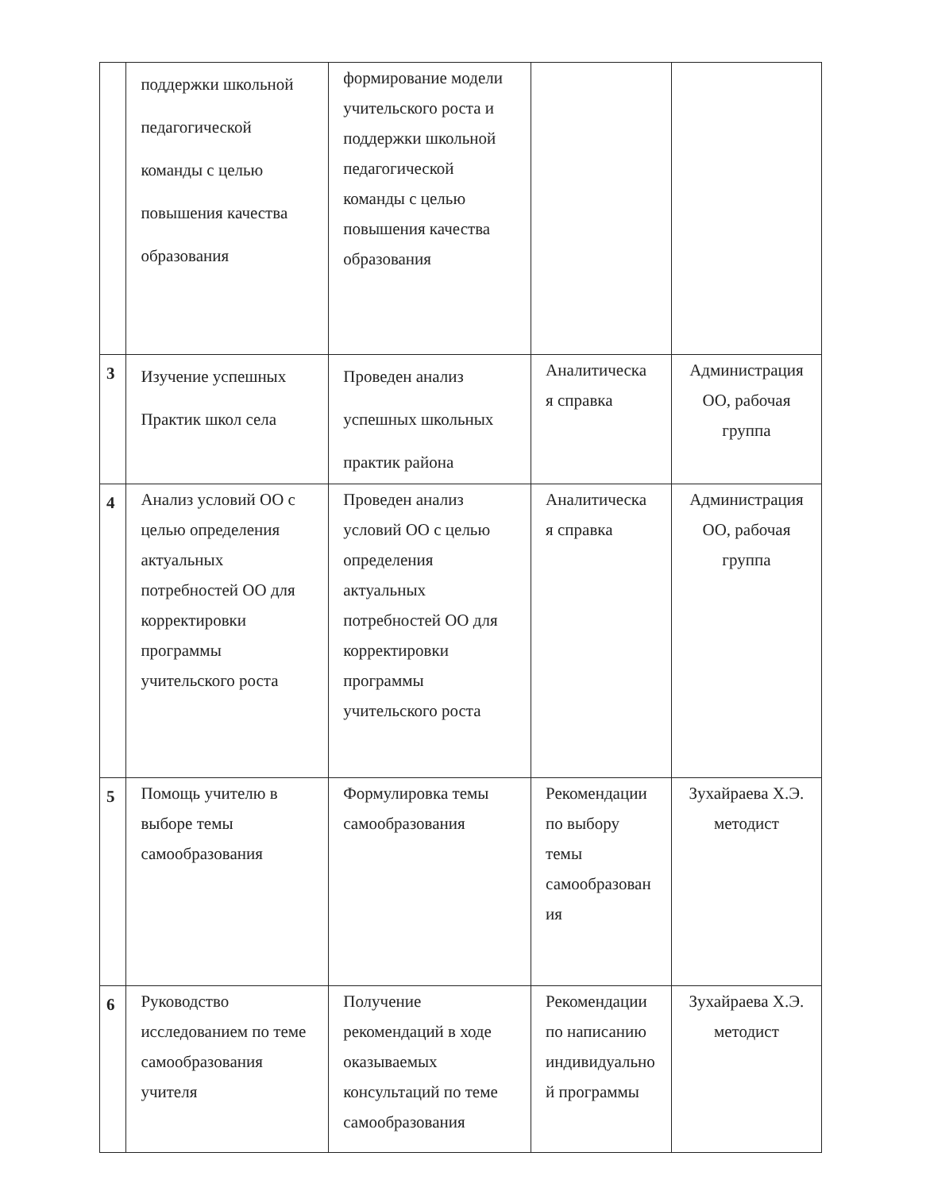| | поддержки школьной педагогической команды с целью повышения качества образования | формирование модели учительского роста и поддержки школьной педагогической команды с целью повышения качества образования | | |
| 3 | Изучение успешных Практик школ села | Проведен анализ успешных школьных практик района | Аналитическа я справка | Администрация ОО, рабочая группа |
| 4 | Анализ условий ОО с целью определения актуальных потребностей ОО для корректировки программы учительского роста | Проведен анализ условий ОО с целью определения актуальных потребностей ОО для корректировки программы учительского роста | Аналитическа я справка | Администрация ОО, рабочая группа |
| 5 | Помощь учителю в выборе темы самообразования | Формулировка темы самообразования | Рекомендации по выбору темы самообразован ия | Зухайраева Х.Э. методист |
| 6 | Руководство исследованием по теме самообразования учителя | Получение рекомендаций в ходе оказываемых консультаций по теме самообразования | Рекомендации по написанию индивидуально й программы | Зухайраева Х.Э. методист |